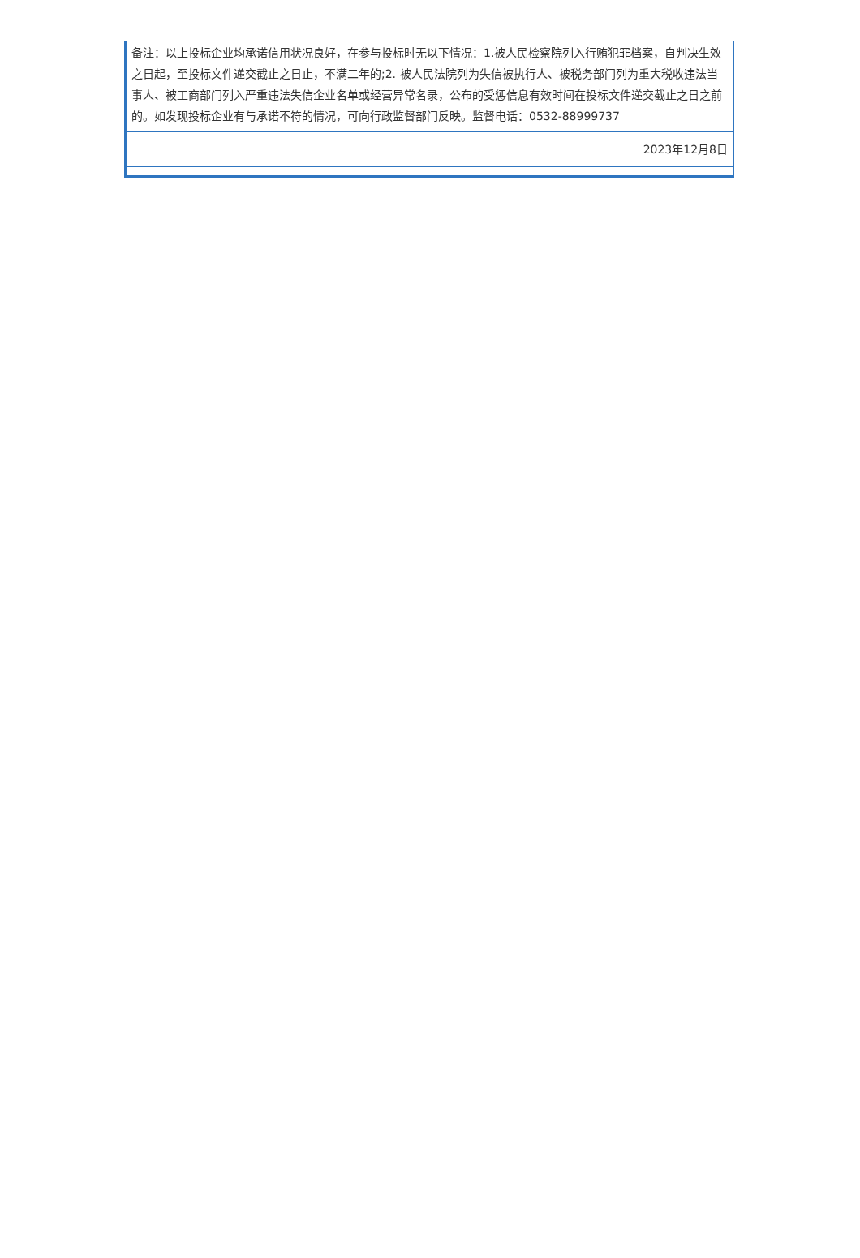| 备注：以上投标企业均承诺信用状况良好，在参与投标时无以下情况：1.被人民检察院列入行贿犯罪档案，自判决生效之日起，至投标文件递交截止之日止，不满二年的;2. 被人民法院列为失信被执行人、被税务部门列为重大税收违法当事人、被工商部门列入严重违法失信企业名单或经营异常名录，公布的受惩信息有效时间在投标文件递交截止之日之前的。如发现投标企业有与承诺不符的情况，可向行政监督部门反映。监督电话：0532-88999737 |
| 2023年12月8日 |